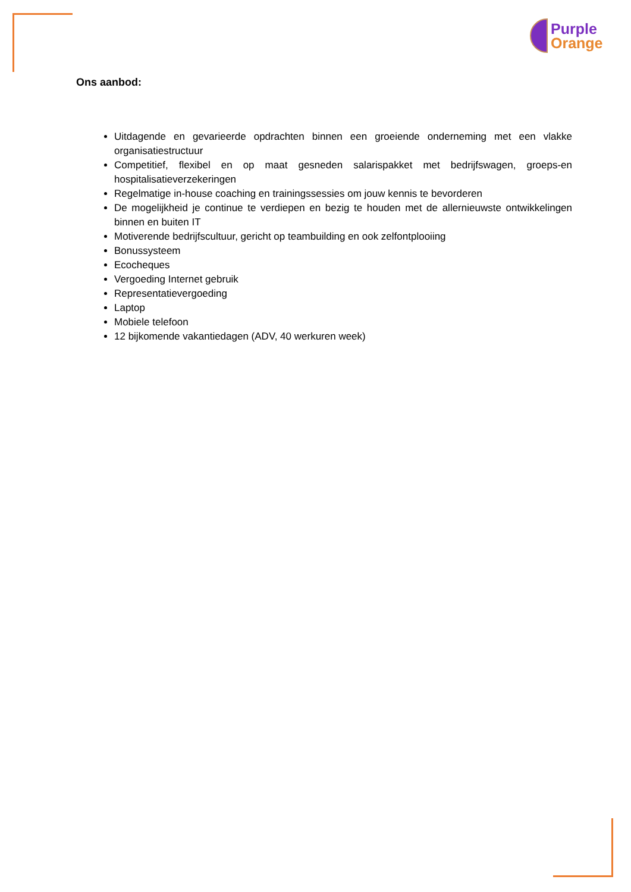Purple
Orange
Ons aanbod:
Uitdagende en gevarieerde opdrachten binnen een groeiende onderneming met een vlakke organisatiestructuur
Competitief, flexibel en op maat gesneden salarispakket met bedrijfswagen, groeps-en hospitalisatieverzekeringen
Regelmatige in-house coaching en trainingssessies om jouw kennis te bevorderen
De mogelijkheid je continue te verdiepen en bezig te houden met de allernieuwste ontwikkelingen binnen en buiten IT
Motiverende bedrijfscultuur, gericht op teambuilding en ook zelfontplooiing
Bonussysteem
Ecocheques
Vergoeding Internet gebruik
Representatievergoeding
Laptop
Mobiele telefoon
12 bijkomende vakantiedagen (ADV, 40 werkuren week)